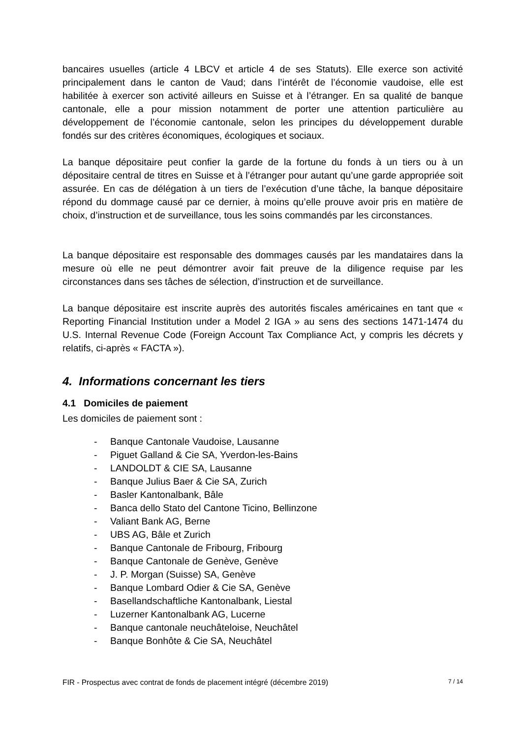bancaires usuelles (article 4 LBCV et article 4 de ses Statuts). Elle exerce son activité principalement dans le canton de Vaud; dans l’intérêt de l’économie vaudoise, elle est habilitée à exercer son activité ailleurs en Suisse et à l’étranger. En sa qualité de banque cantonale, elle a pour mission notamment de porter une attention particulière au développement de l’économie cantonale, selon les principes du développement durable fondés sur des critères économiques, écologiques et sociaux.
La banque dépositaire peut confier la garde de la fortune du fonds à un tiers ou à un dépositaire central de titres en Suisse et à l’étranger pour autant qu’une garde appropriée soit assurée. En cas de délégation à un tiers de l’exécution d’une tâche, la banque dépositaire répond du dommage causé par ce dernier, à moins qu’elle prouve avoir pris en matière de choix, d’instruction et de surveillance, tous les soins commandés par les circonstances.
La banque dépositaire est responsable des dommages causés par les mandataires dans la mesure où elle ne peut démontrer avoir fait preuve de la diligence requise par les circonstances dans ses tâches de sélection, d’instruction et de surveillance.
La banque dépositaire est inscrite auprès des autorités fiscales américaines en tant que « Reporting Financial Institution under a Model 2 IGA » au sens des sections 1471-1474 du U.S. Internal Revenue Code (Foreign Account Tax Compliance Act, y compris les décrets y relatifs, ci-après « FACTA »).
4. Informations concernant les tiers
4.1 Domiciles de paiement
Les domiciles de paiement sont :
- Banque Cantonale Vaudoise, Lausanne
- Piguet Galland & Cie SA, Yverdon-les-Bains
- LANDOLDT & CIE SA, Lausanne
- Banque Julius Baer & Cie SA, Zurich
- Basler Kantonalbank, Bâle
- Banca dello Stato del Cantone Ticino, Bellinzone
- Valiant Bank AG, Berne
- UBS AG, Bâle et Zurich
- Banque Cantonale de Fribourg, Fribourg
- Banque Cantonale de Genève, Genève
- J. P. Morgan (Suisse) SA, Genève
- Banque Lombard Odier & Cie SA, Genève
- Basellandschaftliche Kantonalbank, Liestal
- Luzerner Kantonalbank AG, Lucerne
- Banque cantonale neuchâteloise, Neuchâtel
- Banque Bonhôte & Cie SA, Neuchâtel
FIR - Prospectus avec contrat de fonds de placement intégré (décembre 2019) 7 / 14